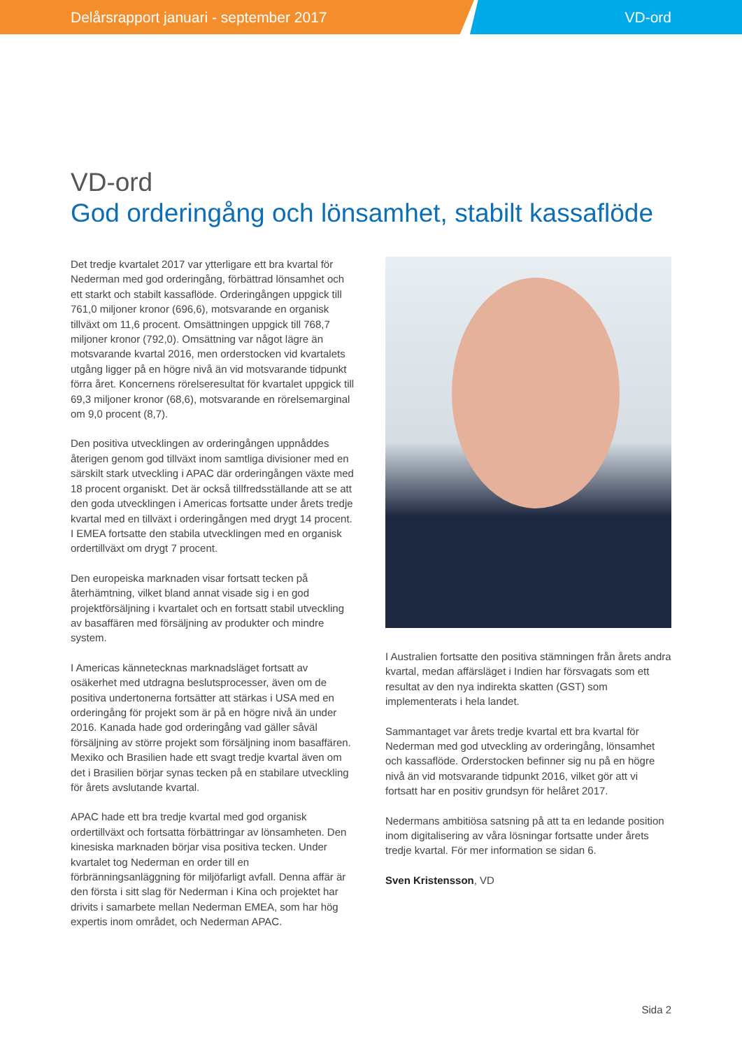Delårsrapport januari - september 2017
VD-ord
VD-ord
God orderingång och lönsamhet, stabilt kassaflöde
Det tredje kvartalet 2017 var ytterligare ett bra kvartal för Nederman med god orderingång, förbättrad lönsamhet och ett starkt och stabilt kassaflöde. Orderingången uppgick till 761,0 miljoner kronor (696,6), motsvarande en organisk tillväxt om 11,6 procent. Omsättningen uppgick till 768,7 miljoner kronor (792,0). Omsättning var något lägre än motsvarande kvartal 2016, men orderstocken vid kvartalets utgång ligger på en högre nivå än vid motsvarande tidpunkt förra året. Koncernens rörelseresultat för kvartalet uppgick till 69,3 miljoner kronor (68,6), motsvarande en rörelsemarginal om 9,0 procent (8,7).
Den positiva utvecklingen av orderingången uppnåddes återigen genom god tillväxt inom samtliga divisioner med en särskilt stark utveckling i APAC där orderingången växte med 18 procent organiskt. Det är också tillfredsställande att se att den goda utvecklingen i Americas fortsatte under årets tredje kvartal med en tillväxt i orderingången med drygt 14 procent. I EMEA fortsatte den stabila utvecklingen med en organisk ordertillväxt om drygt 7 procent.
Den europeiska marknaden visar fortsatt tecken på återhämtning, vilket bland annat visade sig i en god projektförsäljning i kvartalet och en fortsatt stabil utveckling av basaffären med försäljning av produkter och mindre system.
I Americas kännetecknas marknadsläget fortsatt av osäkerhet med utdragna beslutsprocesser, även om de positiva undertonerna fortsätter att stärkas i USA med en orderingång för projekt som är på en högre nivå än under 2016. Kanada hade god orderingång vad gäller såväl försäljning av större projekt som försäljning inom basaffären. Mexiko och Brasilien hade ett svagt tredje kvartal även om det i Brasilien börjar synas tecken på en stabilare utveckling för årets avslutande kvartal.
APAC hade ett bra tredje kvartal med god organisk ordertillväxt och fortsatta förbättringar av lönsamheten. Den kinesiska marknaden börjar visa positiva tecken. Under kvartalet tog Nederman en order till en förbränningsanläggning för miljöfarligt avfall. Denna affär är den första i sitt slag för Nederman i Kina och projektet har drivits i samarbete mellan Nederman EMEA, som har hög expertis inom området, och Nederman APAC.
I Australien fortsatte den positiva stämningen från årets andra kvartal, medan affärsläget i Indien har försvagats som ett resultat av den nya indirekta skatten (GST) som implementerats i hela landet.
Sammantaget var årets tredje kvartal ett bra kvartal för Nederman med god utveckling av orderingång, lönsamhet och kassaflöde. Orderstocken befinner sig nu på en högre nivå än vid motsvarande tidpunkt 2016, vilket gör att vi fortsatt har en positiv grundsyn för helåret 2017.
Nedermans ambitiösa satsning på att ta en ledande position inom digitalisering av våra lösningar fortsatte under årets tredje kvartal. För mer information se sidan 6.
Sven Kristensson, VD
Sida 2